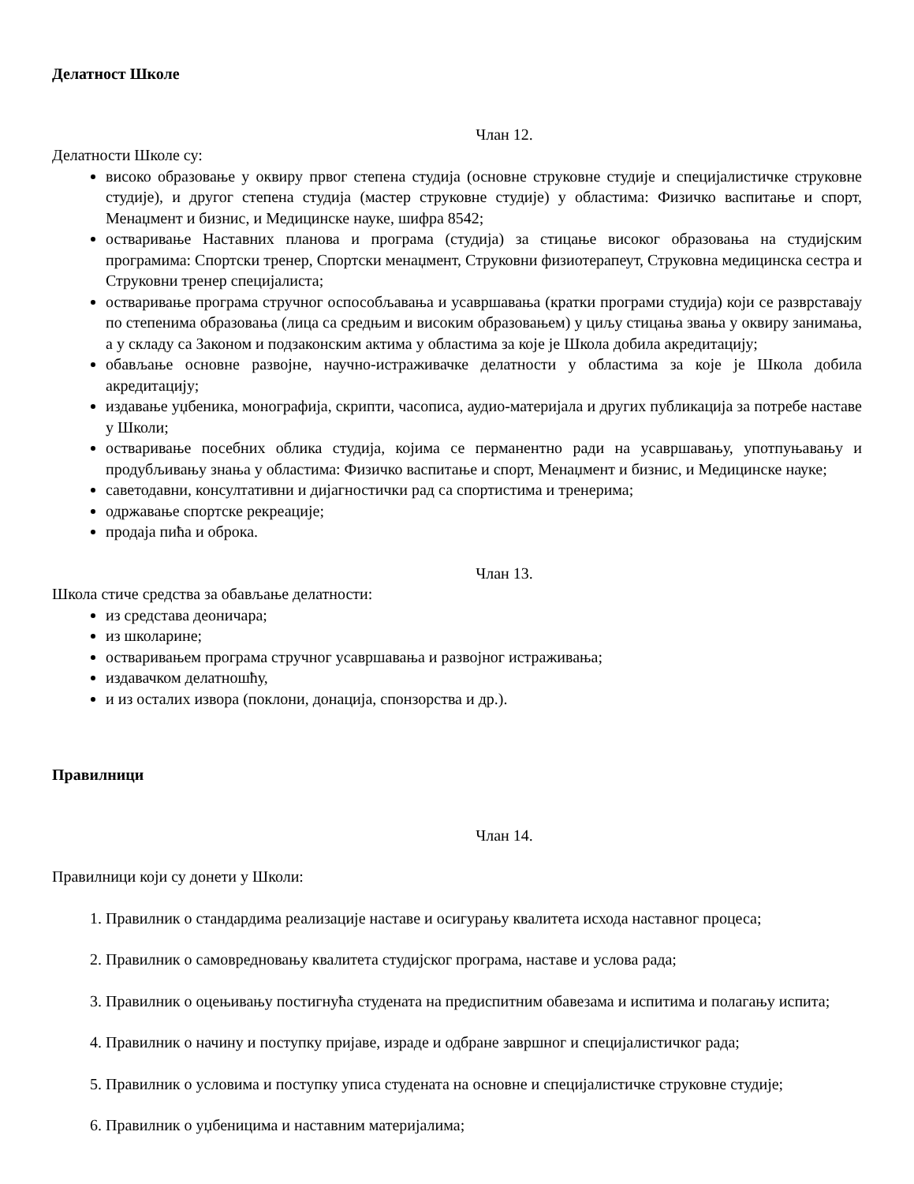Делатност Школе
Члан 12.
Делатности Школе су:
високо образовање у оквиру првог степена студија (основне струковне студије и специјалистичке струковне студије), и другог степена студија (мастер струковне студије) у областима: Физичко васпитање и спорт, Менаџмент и бизнис, и Медицинске науке, шифра 8542;
остваривање Наставних планова и програма (студија) за стицање високог образовања на студијским програмима: Спортски тренер, Спортски менаџмент, Струковни физиотерапеут, Струковна медицинска сестра и Струковни тренер специјалиста;
остваривање програма стручног оспособљавања и усавршавања (кратки програми студија) који се разврставају по степенима образовања (лица са средњим и високим образовањем) у циљу стицања звања у оквиру занимања, а у складу са Законом и подзаконским актима у областима за које је Школа добила акредитацију;
обављање основне развојне, научно-истраживачке делатности у областима за које је Школа добила акредитацију;
издавање уџбеника, монографија, скрипти, часописа, аудио-материјала и других публикација за потребе наставе у Школи;
остваривање посебних облика студија, којима се перманентно ради на усавршавању, употпуњавању и продубљивању знања у областима: Физичко васпитање и спорт, Менаџмент и бизнис, и Медицинске науке;
саветодавни, консултативни и дијагностички рад са спортистима и тренерима;
одржавање спортске рекреације;
продаја пића и оброка.
Члан 13.
Школа стиче средства за обављање делатности:
из средстава деоничара;
из школарине;
остваривањем програма стручног усавршавања и развојног истраживања;
издавачком делатношћу,
и из осталих извора (поклони, донација, спонзорства и др.).
Правилници
Члан 14.
Правилници који су донети у Школи:
1. Правилник о стандардима реализације наставе и осигурању квалитета исхода наставног процеса;
2. Правилник о самовредновању квалитета студијског програма, наставе и услова рада;
3. Правилник о оцењивању постигнућа студената на предиспитним обавезама и испитима и полагању испита;
4. Правилник о начину и поступку пријаве, израде и одбране завршног и специјалистичког рада;
5. Правилник о условима и поступку уписа студената на основне и специјалистичке струковне студије;
6. Правилник о уџбеницима и наставним материјалима;